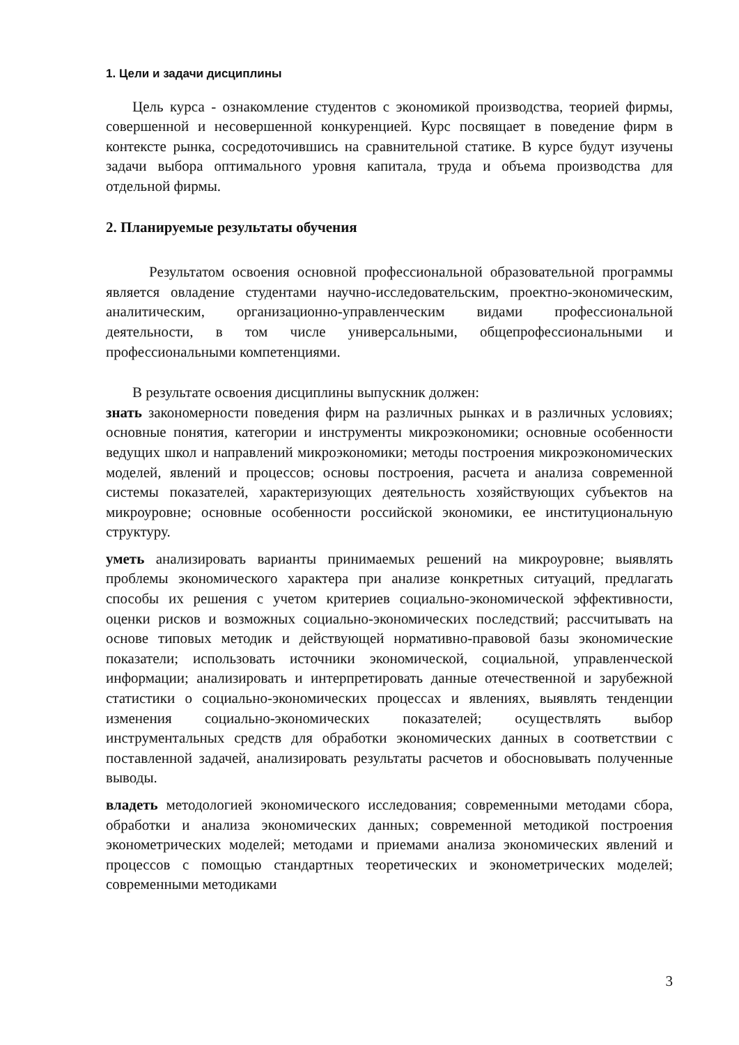1. Цели и задачи дисциплины
Цель курса - ознакомление студентов с экономикой производства, теорией фирмы, совершенной и несовершенной конкуренцией. Курс посвящает в поведение фирм в контексте рынка, сосредоточившись на сравнительной статике. В курсе будут изучены задачи выбора оптимального уровня капитала, труда и объема производства для отдельной фирмы.
2. Планируемые результаты обучения
Результатом освоения основной профессиональной образовательной программы является овладение студентами научно-исследовательским, проектно-экономическим, аналитическим, организационно-управленческим видами профессиональной деятельности, в том числе универсальными, общепрофессиональными и профессиональными компетенциями.
В результате освоения дисциплины выпускник должен:
знать закономерности поведения фирм на различных рынках и в различных условиях; основные понятия, категории и инструменты микроэкономики; основные особенности ведущих школ и направлений микроэкономики; методы построения микроэкономических моделей, явлений и процессов; основы построения, расчета и анализа современной системы показателей, характеризующих деятельность хозяйствующих субъектов на микроуровне; основные особенности российской экономики, ее институциональную структуру.
уметь анализировать варианты принимаемых решений на микроуровне; выявлять проблемы экономического характера при анализе конкретных ситуаций, предлагать способы их решения с учетом критериев социально-экономической эффективности, оценки рисков и возможных социально-экономических последствий; рассчитывать на основе типовых методик и действующей нормативно-правовой базы экономические показатели; использовать источники экономической, социальной, управленческой информации; анализировать и интерпретировать данные отечественной и зарубежной статистики о социально-экономических процессах и явлениях, выявлять тенденции изменения социально-экономических показателей; осуществлять выбор инструментальных средств для обработки экономических данных в соответствии с поставленной задачей, анализировать результаты расчетов и обосновывать полученные выводы.
владеть методологией экономического исследования; современными методами сбора, обработки и анализа экономических данных; современной методикой построения эконометрических моделей; методами и приемами анализа экономических явлений и процессов с помощью стандартных теоретических и эконометрических моделей; современными методиками
3